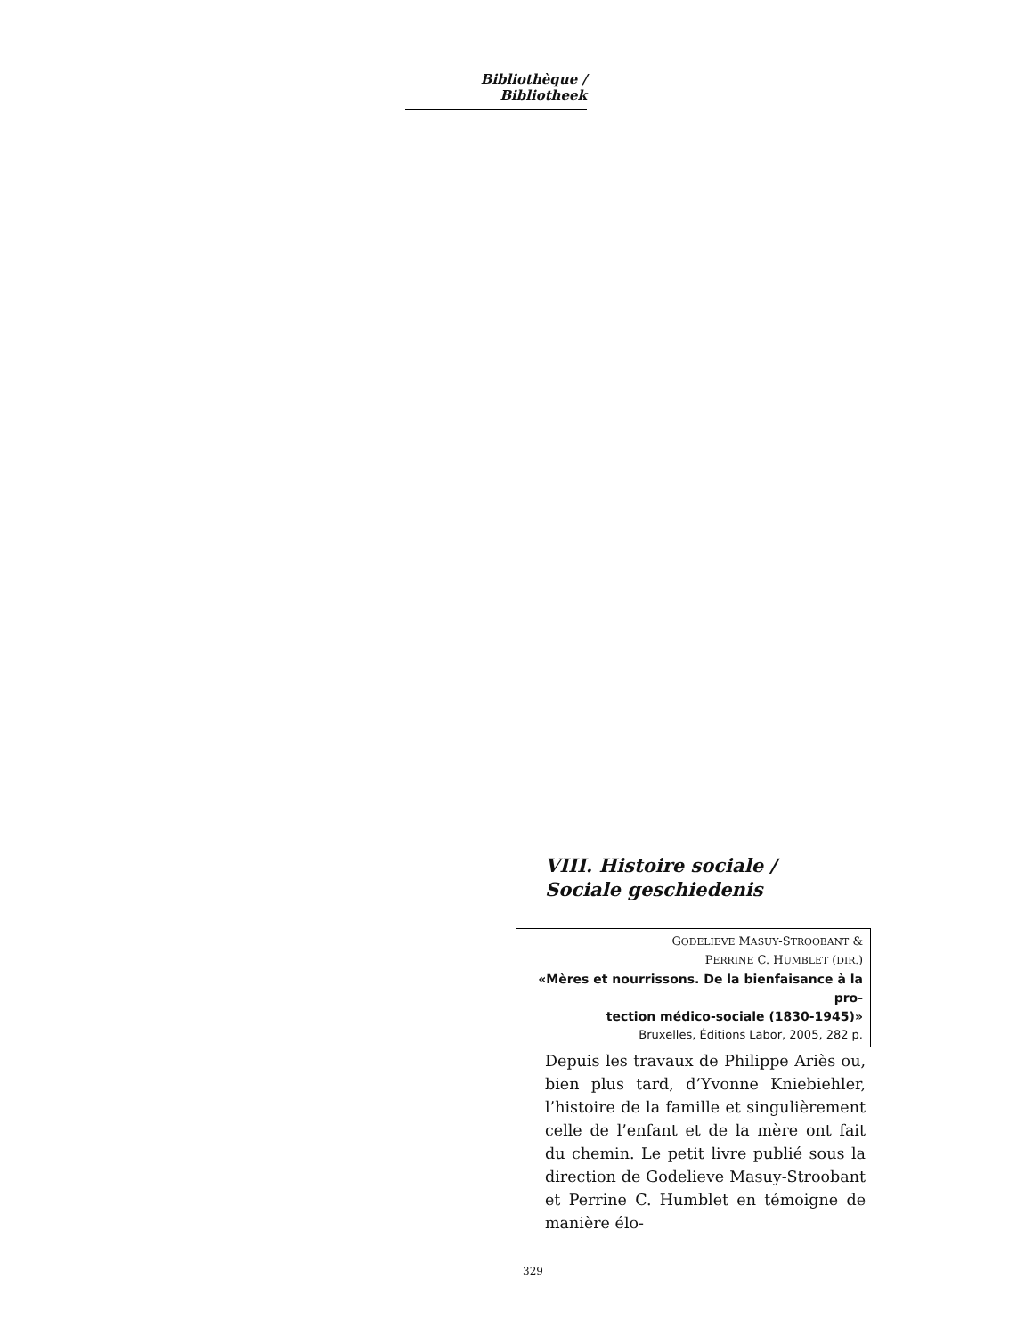Bibliothèque / Bibliotheek
VIII. Histoire sociale /
Sociale geschiedenis
GODELIEVE MASUY-STROOBANT &
PERRINE C. HUMBLET (DIR.)
«Mères et nourrissons. De la bienfaisance à la pro-
tection médico-sociale (1830-1945)»
Bruxelles, Éditions Labor, 2005, 282 p.
Depuis les travaux de Philippe Ariès ou, bien plus tard, d’Yvonne Kniebiehler, l’histoire de la famille et singulièrement celle de l’enfant et de la mère ont fait du chemin. Le petit livre publié sous la direction de Godelieve Masuy-Stroobant et Perrine C. Humblet en témoigne de manière élo-
329